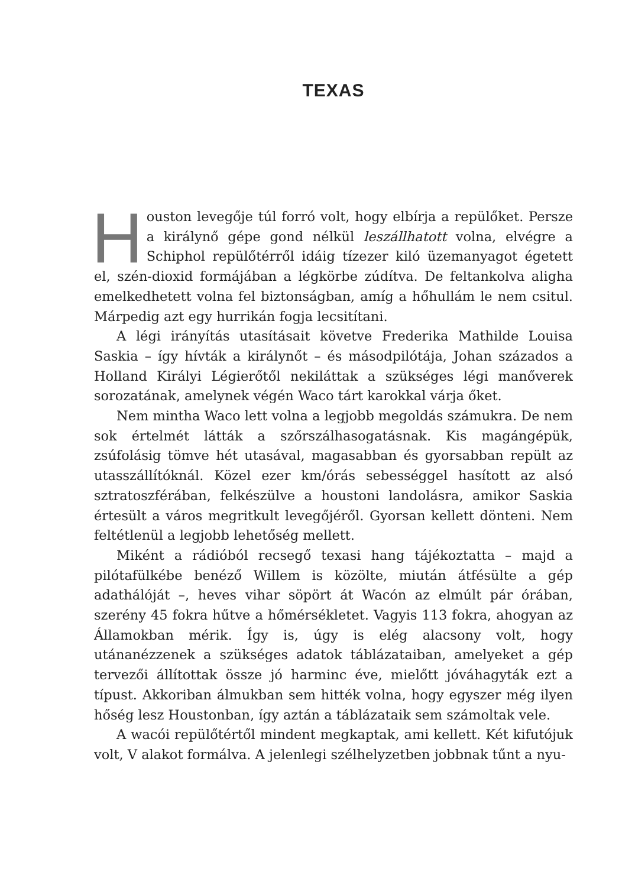TEXAS
Houston levegője túl forró volt, hogy elbírja a repülőket. Persze a királynő gépe gond nélkül leszállhatott volna, elvégre a Schiphol repülőtérről idáig tízezer kiló üzemanyagot égetett el, szén-dioxid formájában a légkörbe zúdítva. De feltankolva aligha emelkedhetett volna fel biztonságban, amíg a hőhullám le nem csitul. Márpedig azt egy hurrikán fogja lecsitítani.
A légi irányítás utasításait követve Frederika Mathilde Louisa Saskia – így hívták a királynőt – és másodpilótája, Johan százados a Holland Királyi Légierőtől nekiláttak a szükséges légi manőverek sorozatának, amelynek végén Waco tárt karokkal várja őket.
Nem mintha Waco lett volna a legjobb megoldás számukra. De nem sok értelmét látták a szőrszálhasogatásnak. Kis magángépük, zsúfolásig tömve hét utasával, magasabban és gyorsabban repült az utasszállítóknál. Közel ezer km/órás sebességgel hasított az alsó sztratoszférában, felkészülve a houstoni landolásra, amikor Saskia értesült a város megritkult levegőjéről. Gyorsan kellett dönteni. Nem feltétlenül a legjobb lehetőség mellett.
Miként a rádióból recsegő texasi hang tájékoztatta – majd a pilótafülkébe benéző Willem is közölte, miután átfésülte a gép adathálóját –, heves vihar söpört át Wacón az elmúlt pár órában, szerény 45 fokra hűtve a hőmérsékletet. Vagyis 113 fokra, ahogyan az Államokban mérik. Így is, úgy is elég alacsony volt, hogy utánanézzenek a szükséges adatok táblázataiban, amelyeket a gép tervezői állítottak össze jó harminc éve, mielőtt jóváhagyták ezt a típust. Akkoriban álmukban sem hitték volna, hogy egyszer még ilyen hőség lesz Houstonban, így aztán a táblázataik sem számoltak vele.
A wacói repülőtértől mindent megkaptak, ami kellett. Két kifutójuk volt, V alakot formálva. A jelenlegi szélhelyzetben jobbnak tűnt a nyu-